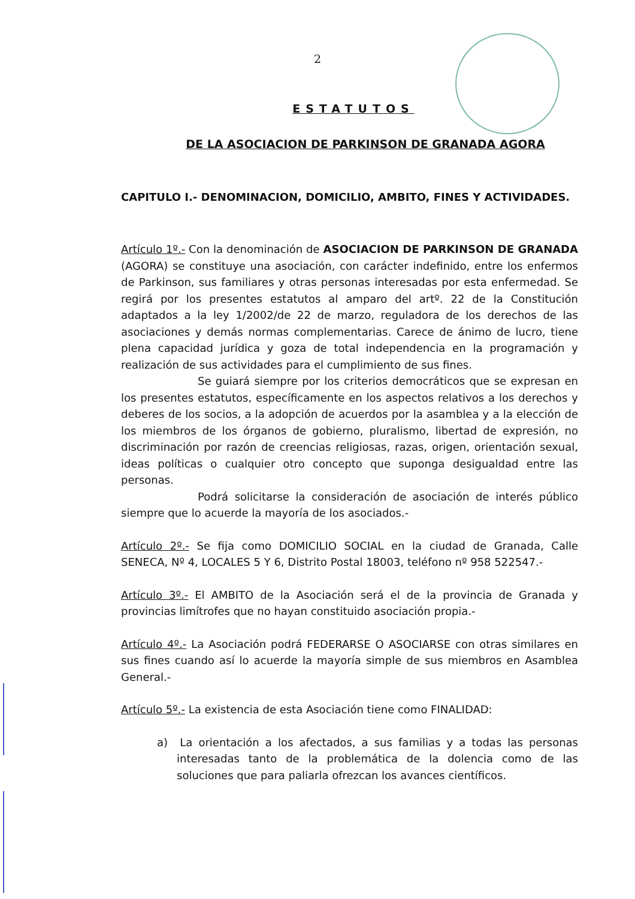2
ESTATUTOS
DE LA ASOCIACION DE PARKINSON DE GRANADA AGORA
CAPITULO I.- DENOMINACION, DOMICILIO, AMBITO, FINES Y ACTIVIDADES.
Artículo 1º.- Con la denominación de ASOCIACION DE PARKINSON DE GRANADA (AGORA) se constituye una asociación, con carácter indefinido, entre los enfermos de Parkinson, sus familiares y otras personas interesadas por esta enfermedad. Se regirá por los presentes estatutos al amparo del artº. 22 de la Constitución adaptados a la ley 1/2002/de 22 de marzo, reguladora de los derechos de las asociaciones y demás normas complementarias. Carece de ánimo de lucro, tiene plena capacidad jurídica y goza de total independencia en la programación y realización de sus actividades para el cumplimiento de sus fines.
Se guiará siempre por los criterios democráticos que se expresan en los presentes estatutos, específicamente en los aspectos relativos a los derechos y deberes de los socios, a la adopción de acuerdos por la asamblea y a la elección de los miembros de los órganos de gobierno, pluralismo, libertad de expresión, no discriminación por razón de creencias religiosas, razas, origen, orientación sexual, ideas políticas o cualquier otro concepto que suponga desigualdad entre las personas.
Podrá solicitarse la consideración de asociación de interés público siempre que lo acuerde la mayoría de los asociados.-
Artículo 2º.- Se fija como DOMICILIO SOCIAL en la ciudad de Granada, Calle SENECA, Nº 4, LOCALES 5 Y 6, Distrito Postal 18003, teléfono nº 958 522547.-
Artículo 3º.- El AMBITO de la Asociación será el de la provincia de Granada y provincias limítrofes que no hayan constituido asociación propia.-
Artículo 4º.- La Asociación podrá FEDERARSE O ASOCIARSE con otras similares en sus fines cuando así lo acuerde la mayoría simple de sus miembros en Asamblea General.-
Artículo 5º.- La existencia de esta Asociación tiene como FINALIDAD:
a) La orientación a los afectados, a sus familias y a todas las personas interesadas tanto de la problemática de la dolencia como de las soluciones que para paliarla ofrezcan los avances científicos.